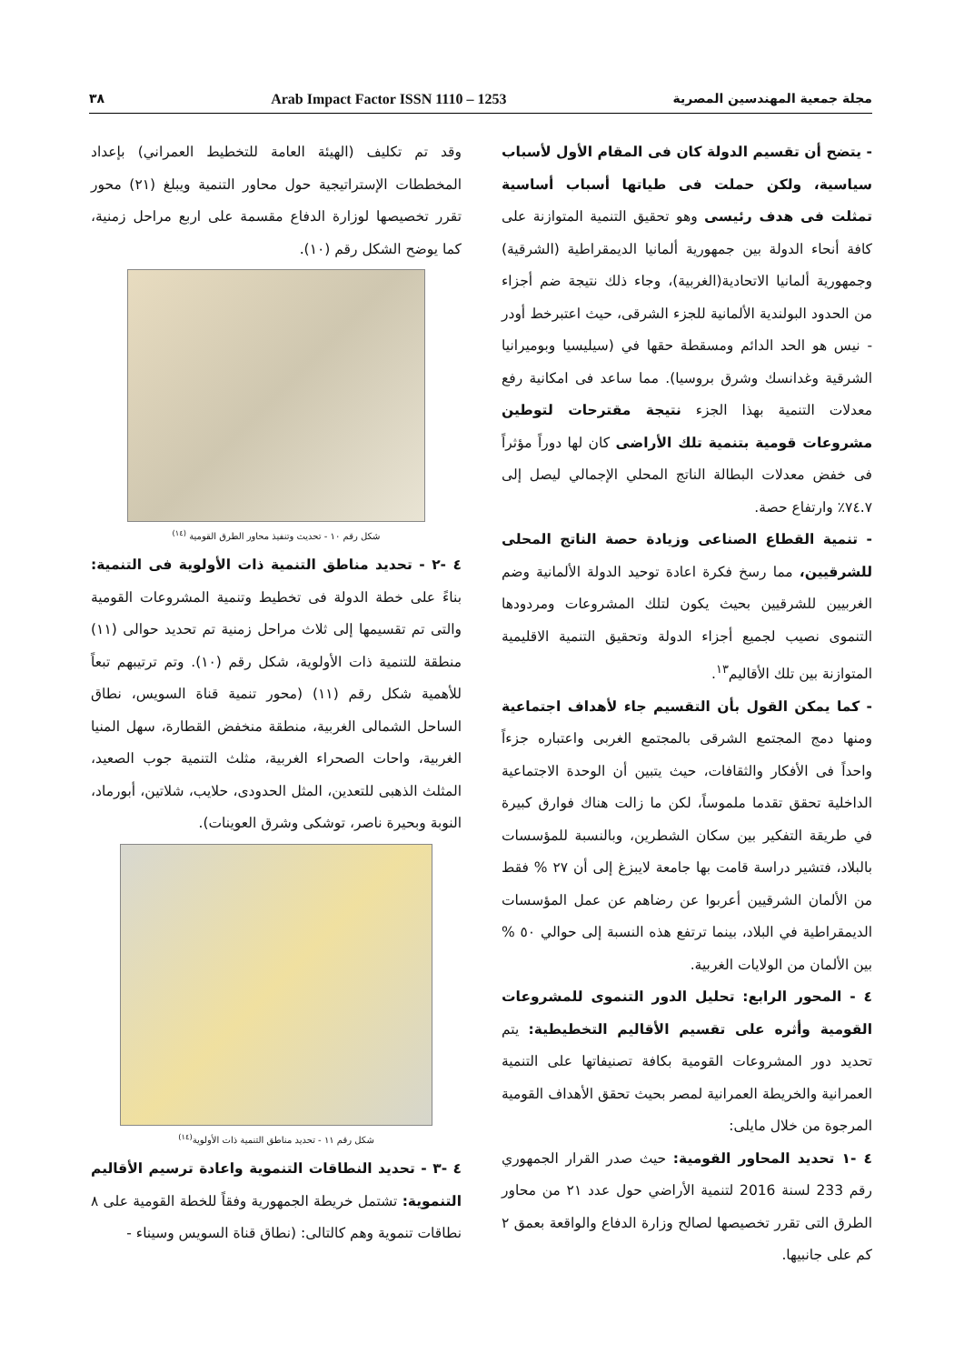٣٨ Arab Impact Factor ISSN 1110 – 1253 مجلة جمعية المهندسين المصرية
- يتضح أن تقسيم الدولة كان فى المقام الأول لأسباب سياسية، ولكن حملت فى طياتها أسباب أساسية تمثلت فى هدف رئيسى وهو تحقيق التنمية المتوازنة على كافة أنحاء الدولة بين جمهورية ألمانيا الديمقراطية (الشرقية) وجمهورية ألمانيا الاتحادية(الغربية)، وجاء ذلك نتيجة ضم أجزاء من الحدود البولندية الألمانية للجزء الشرقى، حيث اعتبرخط أودر - نيس هو الحد الدائم ومسقطة حقها في (سيليسيا وبوميرانيا الشرقية وغدانسك وشرق بروسيا). مما ساعد فى امكانية رفع معدلات التنمية بهذا الجزء نتيجة مقترحات لتوطين مشروعات قومية بتنمية تلك الأراضى كان لها دوراً مؤثراً فى خفض معدلات البطالة الناتج المحلي الإجمالي ليصل إلى ٧٤.٧٪ وارتفاع حصة.
- تنمية القطاع الصناعى وزيادة حصة الناتج المحلى للشرقيين، مما رسخ فكرة اعادة توحيد الدولة الألمانية وضم الغربيين للشرقيين بحيث يكون لتلك المشروعات ومردودها التنموى نصيب لجميع أجزاء الدولة وتحقيق التنمية الاقليمية المتوازنة بين تلك الأقاليم<sup>١٣</sup>.
- كما يمكن القول بأن التقسيم جاء لأهداف اجتماعية ومنها دمج المجتمع الشرقى بالمجتمع الغربى واعتباره جزءاً واحداً فى الأفكار والثقافات، حيث يتبين أن الوحدة الاجتماعية الداخلية تحقق تقدما ملموساً، لكن ما زالت هناك فوارق كبيرة في طريقة التفكير بين سكان الشطرين، وبالنسبة للمؤسسات بالبلاد، فتشير دراسة قامت بها جامعة لايبزغ إلى أن ٢٧ % فقط من الألمان الشرقيين أعربوا عن رضاهم عن عمل المؤسسات الديمقراطية في البلاد، بينما ترتفع هذه النسبة إلى حوالي ٥٠ % بين الألمان من الولايات الغربية.
٤ - المحور الرابع: تحليل الدور التنموى للمشروعات القومية وأثره على تقسيم الأقاليم التخطيطية: يتم تحديد دور المشروعات القومية بكافة تصنيفاتها على التنمية العمرانية والخريطة العمرانية لمصر بحيث تحقق الأهداف القومية المرجوة من خلال مايلى:
٤ -١ تحديد المحاور القومية: حيث صدر القرار الجمهوري رقم 233 لسنة 2016 لتنمية الأراضي حول عدد ٢١ من محاور الطرق التى تقرر تخصيصها لصالح وزارة الدفاع والواقعة بعمق ٢ كم على جانبيها.
وقد تم تكليف (الهيئة العامة للتخطيط العمراني) بإعداد المخططات الإستراتيجية حول محاور التنمية ويبلغ (٢١) محور تقرر تخصيصها لوزارة الدفاع مقسمة على اربع مراحل زمنية، كما يوضح الشكل رقم (١٠).
شكل رقم ١٠ - تحديث وتنفيذ محاور الطرق القومية <sup>(١٤)</sup>
٤ -٢ - تحديد مناطق التنمية ذات الأولوية فى التنمية: بناءً على خطة الدولة فى تخطيط وتنمية المشروعات القومية والتى تم تقسيمها إلى ثلاث مراحل زمنية تم تحديد حوالى (١١) منطقة للتنمية ذات الأولوية، شكل رقم (١٠). وتم ترتيبهم تبعاً للأهمية شكل رقم (١١) (محور تنمية قناة السويس، نطاق الساحل الشمالى الغربية، منطقة منخفض القطارة، سهل المنيا الغربية، واحات الصحراء الغربية، مثلث التنمية جوب الصعيد، المثلث الذهبى للتعدين، المثل الحدودى، حلايب، شلاتين، أبورماد، النوبة وبحيرة ناصر، توشكى وشرق العوينات).
شكل رقم ١١ - تحديد مناطق التنمية ذات الأولوية<sup>(١٤)</sup>
٤ -٣ - تحديد النطاقات التنموية واعادة ترسيم الأقاليم التنموية: تشتمل خريطة الجمهورية وفقاً للخطة القومية على ٨ نطاقات تنموية وهم كالتالى: (نطاق قناة السويس وسيناء -